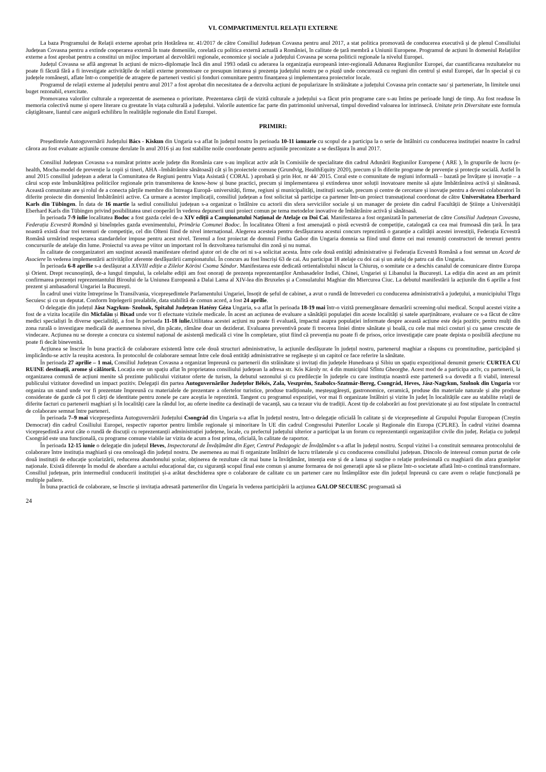VI. COMPARTIMENTUL RELAȚII EXTERNE
La baza Programului de Relații externe aprobat prin Hotărârea nr. 41/2017 de către Consiliul Județean Covasna pentru anul 2017, a stat politica promovată de conducerea executivă și de plenul Consiliului Județean Covasna pentru a extinde cooperarea externă în toate domeniile, corelată cu politica externă actuală a României, în calitate de țară membră a Uniunii Europene. Programul de acțiuni în domeniul Relațiilor externe a fost aprobat pentru a constitui un mijloc important al dezvoltării regionale, economice și sociale a județului Covasna pe scena politicii regionale la nivelul Europei.
Județul Covasna se află angrenat în acțiuni de micro-diplomație încă din anul 1993 odată cu aderarea la organizația europeană inter-regională Adunarea Regiunilor Europei, dar cuantificarea rezultatelor nu poate fi făcută fără a fi investigate activitățile de relații externe promotoare ce presupun intrarea și prezența județului nostru pe o piață unde concurează cu regiuni din centrul și estul Europei, dar în special și cu județele românești, aflate într-o competiție de atragere de parteneri vestici și fonduri comunitare pentru finanțarea și implementarea proiectelor locale.
Programul de relații externe al județului pentru anul 2017 a fost aprobat din necesitatea de a dezvolta acțiuni de popularizare în străinătate a județului Covasna prin contacte sau/ și parteneriate, în limitele unui buget rezonabil, exercitate.
Promovarea valorilor culturale a reprezentat de asemenea o prioritate. Prezentarea cărții de vizită culturale a județului s-a făcut prin programe care s-au întins pe perioade lungi de timp. Au fost readuse în memoria colectivă nume și opere literare cu greutate în viața culturală a județului. Valorile autentice fac parte din patrimoniul universal, timpul dovedind valoarea lor intrinsecă. Unitate prin Diversitate este formula câștigătoare, liantul care asigură echilibru în realitățile regionale din Estul Europei.
PRIMIRI:
Președintele Autoguvernării Județului Bács - Kiskun din Ungaria s-a aflat în județul nostru în perioada 10-11 ianuarie cu scopul de a participa la o serie de întâlniri cu conducerea instituției noastre în cadrul cărora au fost evaluate acțiunile comune derulate în anul 2016 și au fost stabilite noile coordonate pentru acțiunile preconizate a se desfășura în anul 2017.
Consiliul Județean Covasna s-a numărat printre acele județe din România care s-au implicat activ atât în Comisiile de specialitate din cadrul Adunării Regiunilor Europene ( ARE ), în grupurile de lucru (e-health, Mocha-model de prevenție la copii și tineri, AHA –îmbătrânire sănătoasă) cât și în proiectele comune (Grundvig, HealthEquity 2020), precum și în diferite programe de prevenție și protecție socială. Astfel în anul 2015 consiliul județean a aderat la Comunitatea de Regiuni pentru Viața Asistată ( CORAL ) aprobată și prin Hot. nr 44/ 2015. Coral este o comunitate de regiuni informală – bazată pe învățare și inovație – a cărui scop este îmbunătățirea politicilor regionale prin transmiterea de know-how și bune practici, precum și implementarea și extinderea unor soluții inovatoare menite să ajute îmbătrânirea activă și sănătoasă. Această comunitate are și rolul de a conecta părțile membre din întreaga Europă- universități, firme, regiuni și municipalități, instituții sociale, precum și centre de cercetare și inovație pentru a deveni colaboratori în diferite proiecte din domeniul îmbătrânirii active. Ca urmare a acestor implicații, consiliul județean a fost solicitat să participe ca partener într-un proiect transnațional coordonat de către Universitatea Eberhard Karls din Tübingen. În data de 16 martie la sediul consiliului județean s-a organizat o întâlnire cu actorii din sfera serviciilor sociale și un manager de proiete din cadrul Facultății de Științe a Universității Eberhard Karls din Tübingen privind posibilitatea unei cooperări în vederea depunerii unui proiect comun pe tema metodelor inovative de îmbătrânire activă și sănătoasă.
În perioada 7-9 iulie localitatea Bodoc a fost gazda celei de-a XIV ediții a Campionatului Național de Atelaje cu Doi Cai. Manifestarea a fost organizată în parteneriat de către Consiliul Județean Covasna, Federația Ecvestră Română și bineînțeles gazda evenimentului, Primăria Comunei Bodoc. În localitatea Olteni a fost amenajată o pistă ecvestră de competiție, catalogată ca cea mai frumoasă din țară. În țara noastră există doar trei terenuri de competiție, cel din Olteni fiind de nivel internațional. Alegerea acesteia pentru desfășurarea acestui concurs reprezintă o garanție a calității acestei investiții, Federația Ecvestră Română urmărind respectarea standardelor impuse pentru acest nivel. Terenul a fost proiectat de domnul Fintha Gabor din Ungaria domnia sa fiind unul dintre cei mai renumiți constructori de terenuri pentru concursurile de atelaje din lume. Proiectul va avea pe viitor un important rol în dezvoltarea turismului din zonă și nu numai.
În calitate de coorganizatori am susținut această manifestare oferind ajutor ori de cîte ori ni s-a solicitat acesta. Între cele două entități administrative și Federația Ecvestră Română a fost semnat un Acord de Asociere în vederea implementării activităților aferente desfășurării campionatului. În concurs au fost înscriși 63 de cai. Au participat 18 atelaje cu doi cai și un atelaj de patru cai din Ungaria.
În perioada 6-8 aprilie s-a desfășurat a XXVIII ediție a Zilelor Körösi Csoma Sándor. Manifestarea este dedicată ortientalistului născut la Chiuruș, o somitate ce a deschis canalul de comunicare dintre Europa și Orient. Drept recunoștință, de-a lungul timpului, la celelalte ediții am fost onorați de prezența reprezentanților Ambasadelor Indiei, Chinei, Ungariei și Libanului la București. La ediția din acest an am primit confirmarea prezenței reprezentantului Biroului de la Uniunea Europeană a Dalai Lama al XIV-lea din Bruxeles și a Consulatului Maghiar din Miercurea Ciuc. La debutul manifestării la acțiunile din 6 aprilie a fost prezent și ambasadorul Ungariei la București.
În cadrul unei vizite întreprinse în Transilvania, vicepreședintele Parlamentului Ungariei, însoțit de șeful de cabinet, a avut o rundă de întrevederi cu conducerea administrativă a județului, a municipiului Tîrgu Secuiesc și cu un deputat. Conform înțelegerii prealabile, data stabilită de comun acord, a fost 24 aprilie.
O delegație din județul Jász Nagykun- Szolnok, Spitalul Județean Hatény Géza Ungaria, s-a aflat în perioada 18-19 mai într-o vizită premergătoare demarării screening-ului medical. Scopul acestei vizite a fost de a vizita locațiile din Micfalău și Bixad unde vor fi efectuate vizitele medicale. În acest an acțiunea de evaluare a sănătății populației din aceste localități și satele aparținătoare, evaluare ce s-a făcut de către medici specialiști în diverse specialități, a fost în perioada 11-18 iulie. Utilitatea acestei acțiuni nu poate fi evaluată, impactul asupra populației informate despre această acțiune este deja pozitiv, pentru mulți din zona rurală o investigare medicală de asemnenea nivel, din păcate, rămâne doar un deziderat. Evaluarea preventivă poate fi trecerea liniei dintre sănătate și boală, cu cele mai mici costuri și cu șanse crescute de vindecare. Acțiunea nu se dorește a concura cu sistemul național de asistență medicală ci vine în completare, știut fiind că prevenția nu poate fi de prisos, orice investigație care poate depista o posibilă afecțiune nu poate fi decât binevenită.
Acțiunea se înscrie în buna practică de colaborare existentă între cele două structuri administrative, la acțiunile desfășurate în județul nostru, partenerul maghiar a răspuns cu promtitudine, participând și implicându-se activ la reușita acestora. În protocolul de colaborare semnat între cele două entități administrative se regăsește și un capitol ce face referire la sănătate.
În perioada 27 aprilie – 1 mai, Consiliul Județean Covasna a organizat împreună cu partenerii din străinătate și invitați din județele Hunedoara și Sibiu un spațiu expozițional denumit generic CURTEA CU RUINE destinații, arome și călătorii. Locația este un spațiu aflat în proprietatea consiliului județean la adresa str. Kós Károly nr. 4 din municipiul Sfîntu Gheorghe. Acest mod de a participa activ, cu partenerii, la organizarea comună de acțiuni menite să prezinte publicului vizitator oferte de turism, la debutul sezonului și cu predilecție în județele cu care instituția noastră este parteneră s-a dovedit a fi viabil, interesul publicului vizitator dovedind un impact pozitiv. Delegații din partea Autoguvernărilor Județelor Békés, Zala, Veszprém, Szabolcs-Szatmár-Bereg, Csongrád, Heves, Jász-Nagykun, Szolnok din Ungaria vor organiza un stand unde vor fi prezentate împreună cu materialele de prezentare a ofertelor turistice, produse tradiționale, meșteșugărești, gastronomice, ceramică, produse din materiale naturale și alte produse considerate de gazde că pot fi cărți de identitate pentru zonele pe care aceștia le reprezintă. Tangent cu programul expoziției, vor mai fi organizate întâlniri și vizite în județ în localitățile care au stabilite relații de diferite facturi cu partenerii maghiari și în localități care la rândul lor, au oferte inedite ca destinații de vacanță, sau ca tezaur viu de tradiții. Acest tip de colaborări au fost previzionate și au fost stipulate în contractul de colaborare semnat între parteneri.
În perioada 7–9 mai vicepreședinta Autoguvernării Județului Csongrád din Ungaria s-a aflat în județul nostru, într-o delegație oficială în calitate și de vicepreședinte al Grupului Popular European (Creștin Democrat) din cadrul Cosiliului Europei, respectiv raportor pentru limbile regionale și minoritare în UE din cadrul Congresului Puterilor Locale și Regionale din Europa (CPLRE). În cadrul vizitei doamna vicepreședintă a avut câte o rundă de discuții cu reprezentanții administrației județene, locale, cu prefectul județului ulterior a participat la un forum cu reprezentanții organizațiilor civile din județ. Relația cu județul Csongrád este una funcțională, cu programe comune viabile iar vizita de acum a fost prima, oficială, în calitate de raportor.
În perioada 12-15 iunie o delegație din județul Heves, Inspectoratul de Învățământ din Eger, Centrul Pedagogic de Învățământ s-a aflat în județul nostru. Scopul vizitei l-a constituit semnarea protocolului de colaborare între instituția maghiară și cea omoloagă din județul nostru. De asemenea au mai fi organizate întâlniri de lucru trilaterale și cu conducerea consiliului județean. Dincolo de interesul comun purtat de cele două instituții de educație școlarizării, reducerea abandonului școlar, obținerea de rezultate cât mai bune la învățământ, intenția este și de a lansa și susține o relație profesională cu maghiarii din afara granițelor naționale. Există diferențe în modul de abordare a actului educațional dar, cu siguranță scopul final este comun și anume formarea de noi generații apte să se plieze într-o societate aflată într-o continuă transformare. Consiliul județean, prin intermediul conducerii instituției și-a arătat deschiderea spre o colaborare de calitate cu un partener care nu întâmplător este din județul înpreună cu care avem o relație funcțională pe multiple paliere.
În buna practică de colaborare, se înscrie și invitația adresată partenerilor din Ungaria în vederea participării la acțiunea GALOP SECUIESC programată să
24